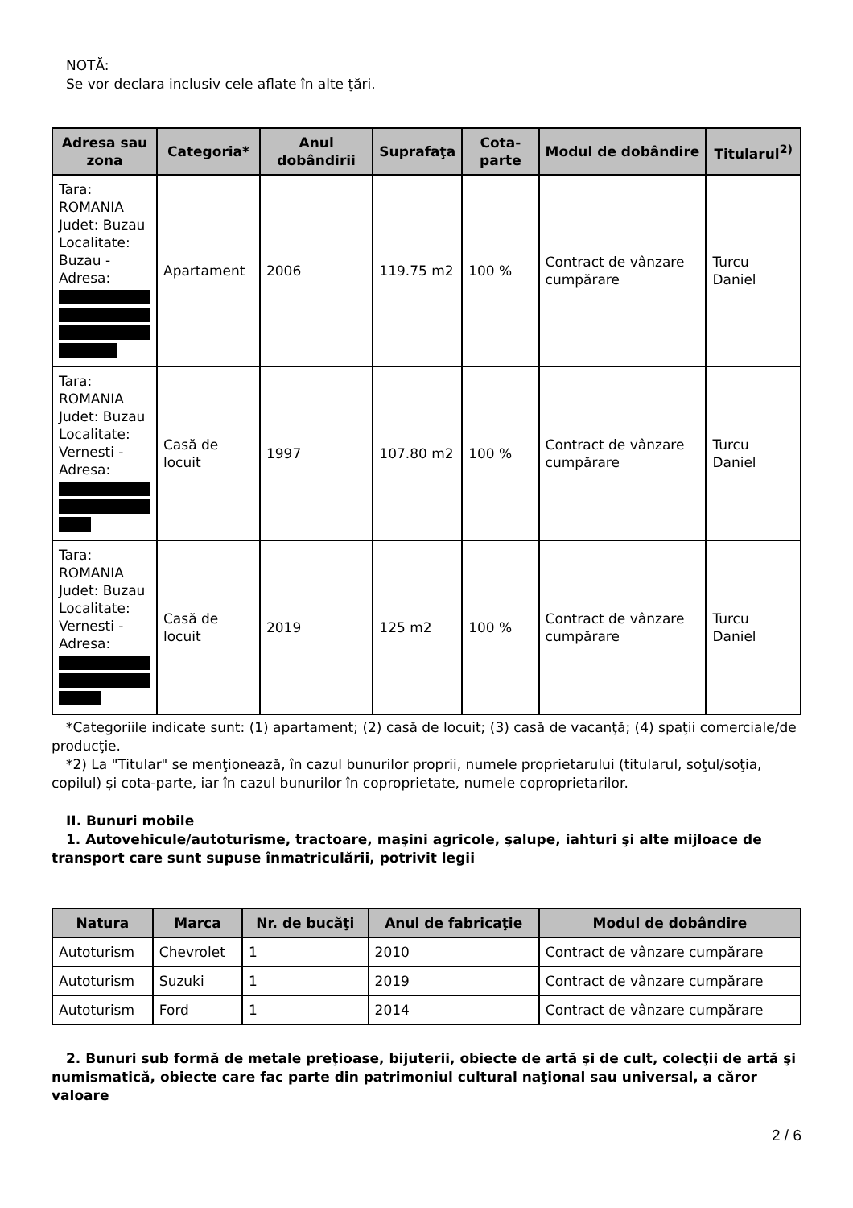NOTĂ:
Se vor declara inclusiv cele aflate în alte ţări.
| Adresa sau zona | Categoria* | Anul dobândirii | Suprafaţa | Cota-parte | Modul de dobândire | Titularul<sup>2)</sup> |
| --- | --- | --- | --- | --- | --- | --- |
| Tara: ROMANIA Judet: Buzau Localitate: Buzau - Adresa: | Apartament | 2006 | 119.75 m2 | 100 % | Contract de vânzare cumpărare | Turcu Daniel |
| Tara: ROMANIA Judet: Buzau Localitate: Vernesti - Adresa: | Casă de locuit | 1997 | 107.80 m2 | 100 % | Contract de vânzare cumpărare | Turcu Daniel |
| Tara: ROMANIA Judet: Buzau Localitate: Vernesti - Adresa: | Casă de locuit | 2019 | 125 m2 | 100 % | Contract de vânzare cumpărare | Turcu Daniel |
*Categoriile indicate sunt: (1) apartament; (2) casă de locuit; (3) casă de vacanţă; (4) spaţii comerciale/de producţie.
*2) La "Titular" se menţionează, în cazul bunurilor proprii, numele proprietarului (titularul, soţul/soţia, copilul) și cota-parte, iar în cazul bunurilor în coproprietate, numele coproprietarilor.
II. Bunuri mobile
1. Autovehicule/autoturisme, tractoare, maşini agricole, şalupe, iahturi şi alte mijloace de transport care sunt supuse înmatriculării, potrivit legii
| Natura | Marca | Nr. de bucăţi | Anul de fabricaţie | Modul de dobândire |
| --- | --- | --- | --- | --- |
| Autoturism | Chevrolet | 1 | 2010 | Contract de vânzare cumpărare |
| Autoturism | Suzuki | 1 | 2019 | Contract de vânzare cumpărare |
| Autoturism | Ford | 1 | 2014 | Contract de vânzare cumpărare |
2. Bunuri sub formă de metale preţioase, bijuterii, obiecte de artă şi de cult, colecţii de artă şi numismatică, obiecte care fac parte din patrimoniul cultural naţional sau universal, a căror valoare
2 / 6